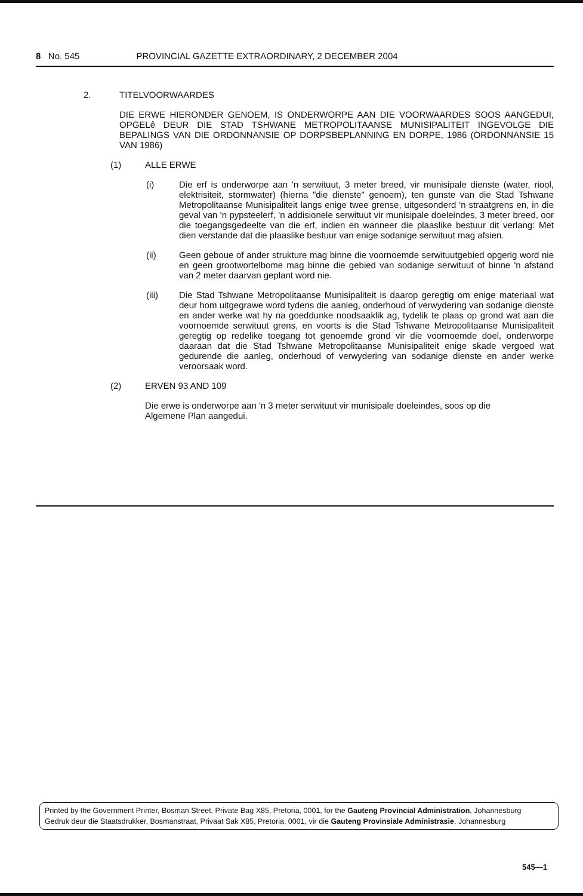8 No. 545 PROVINCIAL GAZETTE EXTRAORDINARY, 2 DECEMBER 2004
2. TITELVOORWAARDES
DIE ERWE HIERONDER GENOEM, IS ONDERWORPE AAN DIE VOORWAARDES SOOS AANGEDUI, OPGELê DEUR DIE STAD TSHWANE METROPOLITAANSE MUNISIPALITEIT INGEVOLGE DIE BEPALINGS VAN DIE ORDONNANSIE OP DORPSBEPLANNING EN DORPE, 1986 (ORDONNANSIE 15 VAN 1986)
(1) ALLE ERWE
(i) Die erf is onderworpe aan 'n serwituut, 3 meter breed, vir munisipale dienste (water, riool, elektrisiteit, stormwater) (hierna "die dienste" genoem), ten gunste van die Stad Tshwane Metropolitaanse Munisipaliteit langs enige twee grense, uitgesonderd 'n straatgrens en, in die geval van 'n pypsteelerf, 'n addisionele serwituut vir munisipale doeleindes, 3 meter breed, oor die toegangsgedeelte van die erf, indien en wanneer die plaaslike bestuur dit verlang: Met dien verstande dat die plaaslike bestuur van enige sodanige serwituut mag afsien.
(ii) Geen geboue of ander strukture mag binne die voornoemde serwituutgebied opgerig word nie en geen grootwortelbome mag binne die gebied van sodanige serwituut of binne 'n afstand van 2 meter daarvan geplant word nie.
(iii) Die Stad Tshwane Metropolitaanse Munisipaliteit is daarop geregtig om enige materiaal wat deur hom uitgegrawe word tydens die aanleg, onderhoud of verwydering van sodanige dienste en ander werke wat hy na goeddunke noodsaaklik ag, tydelik te plaas op grond wat aan die voornoemde serwituut grens, en voorts is die Stad Tshwane Metropolitaanse Munisipaliteit geregtig op redelike toegang tot genoemde grond vir die voornoemde doel, onderworpe daaraan dat die Stad Tshwane Metropolitaanse Munisipaliteit enige skade vergoed wat gedurende die aanleg, onderhoud of verwydering van sodanige dienste en ander werke veroorsaak word.
(2) ERVEN 93 AND 109
Die erwe is onderworpe aan 'n 3 meter serwituut vir munisipale doeleindes, soos op die Algemene Plan aangedui.
Printed by the Government Printer, Bosman Street, Private Bag X85, Pretoria, 0001, for the Gauteng Provincial Administration, Johannesburg
Gedruk deur die Staatsdrukker, Bosmanstraat, Privaat Sak X85, Pretoria, 0001, vir die Gauteng Provinsiale Administrasie, Johannesburg
545—1